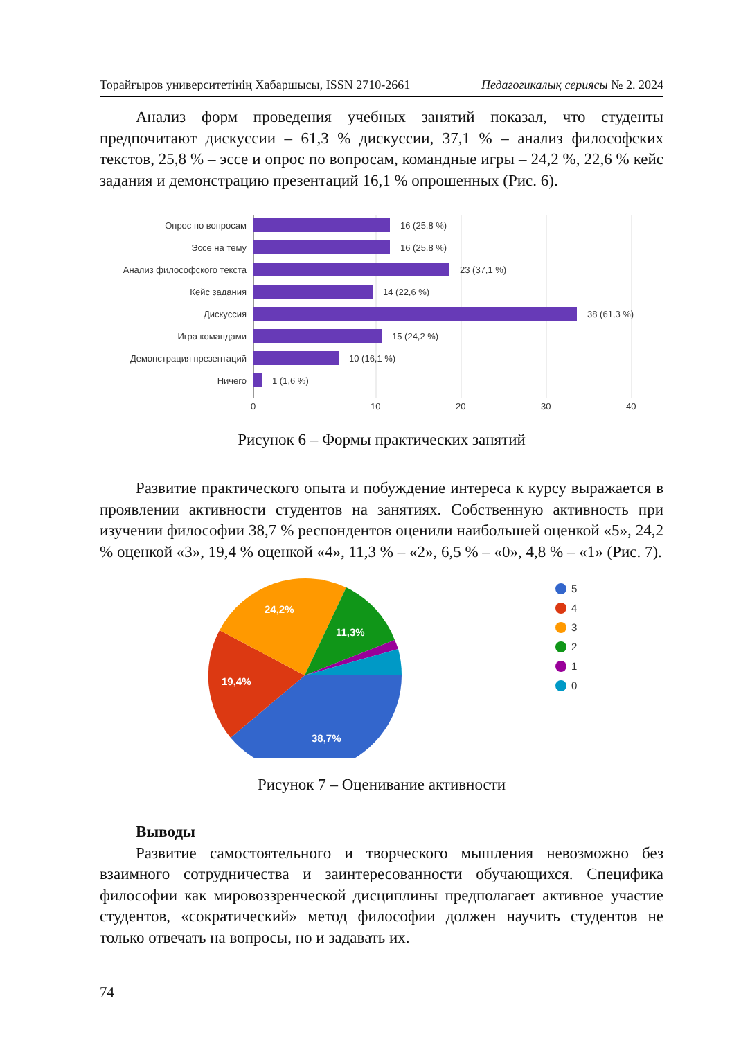Торайғыров университетінің Хабаршысы, ISSN 2710-2661 Педагогикалық сериясы № 2. 2024
Анализ форм проведения учебных занятий показал, что студенты предпочитают дискуссии – 61,3 % дискуссии, 37,1 % – анализ философских текстов, 25,8 % – эссе и опрос по вопросам, командные игры – 24,2 %, 22,6 % кейс задания и демонстрацию презентаций 16,1 % опрошенных (Рис. 6).
Опрос по вопросам
Эссе на тему
Анализ философского текста
Кейс задания
Дискуссия
Игра командами
Демонстрация презентаций
Ничего
16 (25,8 %)
16 (25,8 %)
23 (37,1 %)
14 (22,6 %)
38 (61,3 %)
15 (24,2 %)
10 (16,1 %)
1 (1,6 %)
0
20
10
30
40
Рисунок 6 – Формы практических занятий
Развитие практического опыта и побуждение интереса к курсу выражается в проявлении активности студентов на занятиях. Собственную активность при изучении философии 38,7 % респондентов оценили наибольшей оценкой «5», 24,2 % оценкой «3», 19,4 % оценкой «4», 11,3 % – «2», 6,5 % – «0», 4,8 % – «1» (Рис. 7).
38,7%
19,4%
24,2%
11,3%
5
4
3
2
1
0
Рисунок 7 – Оценивание активности
Выводы
Развитие самостоятельного и творческого мышления невозможно без взаимного сотрудничества и заинтересованности обучающихся. Специфика философии как мировоззренческой дисциплины предполагает активное участие студентов, «сократический» метод философии должен научить студентов не только отвечать на вопросы, но и задавать их.
74